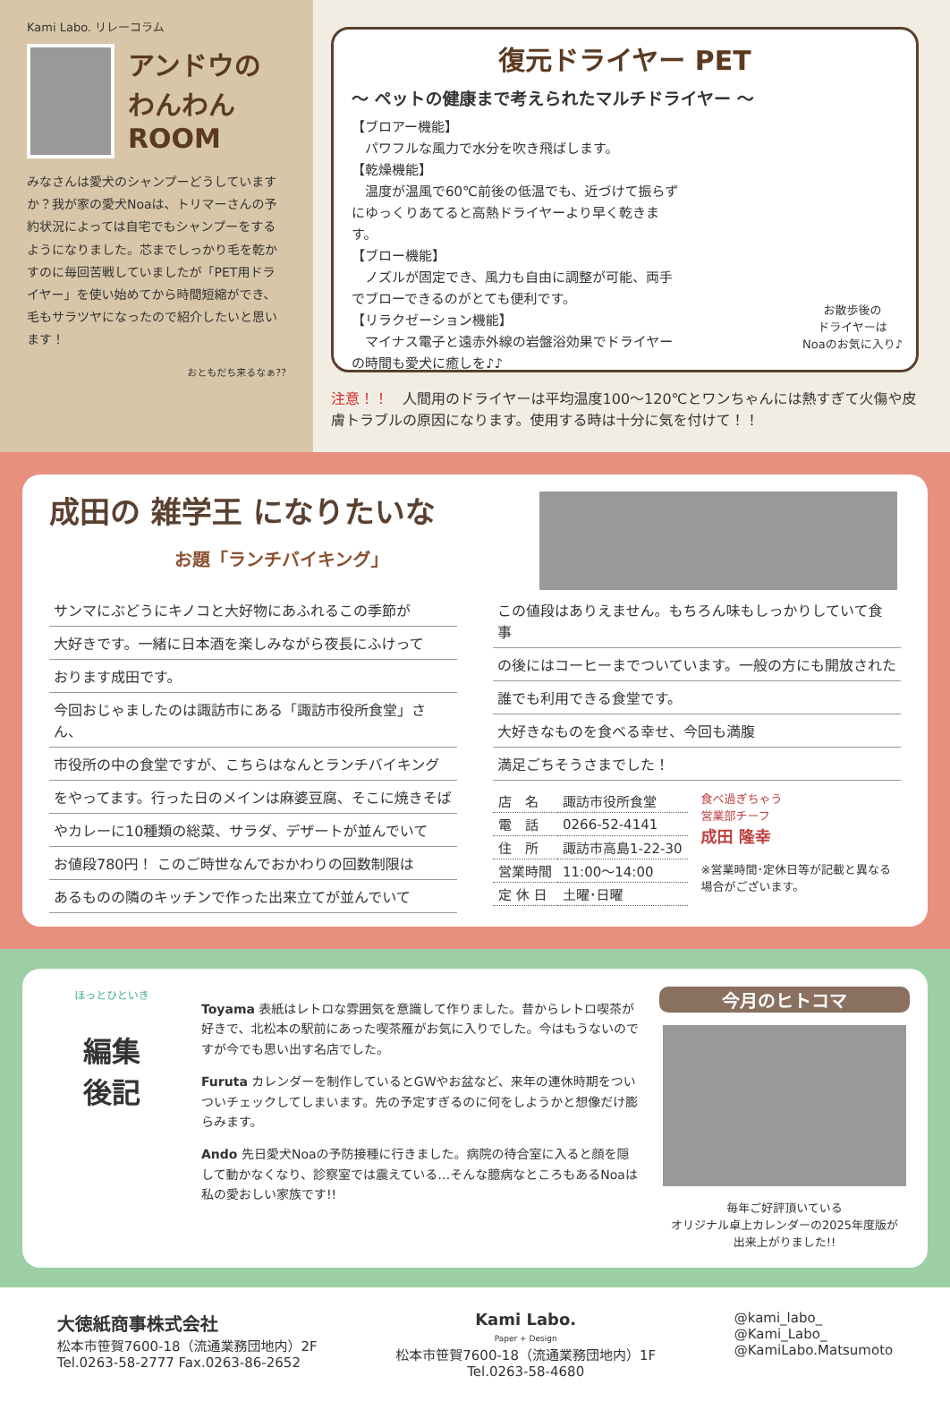Kami Labo. リレーコラム
アンドウの
わんわん
ROOM
みなさんは愛犬のシャンプーどうしていますか？我が家の愛犬Noaは、トリマーさんの予約状況によっては自宅でもシャンプーをするようになりました。芯までしっかり毛を乾かすのに毎回苦戦していましたが「PET用ドライヤー」を使い始めてから時間短縮ができ、毛もサラツヤになったので紹介したいと思います！
おともだち来るなぁ??
復元ドライヤー PET
～ ペットの健康まで考えられたマルチドライヤー ～
【ブロアー機能】
　パワフルな風力で水分を吹き飛ばします。
【乾燥機能】
　温度が温風で60℃前後の低温でも、近づけて振らずにゆっくりあてると高熱ドライヤーより早く乾きます。
【ブロー機能】
　ノズルが固定でき、風力も自由に調整が可能、両手でブローできるのがとても便利です。
【リラクゼーション機能】
　マイナス電子と遠赤外線の岩盤浴効果でドライヤーの時間も愛犬に癒しを♪♪
お散歩後の
ドライヤーは
Noaのお気に入り♪
注意！！　人間用のドライヤーは平均温度100～120℃とワンちゃんには熱すぎて火傷や皮膚トラブルの原因になります。使用する時は十分に気を付けて！！
成田の 雑学王 になりたいな
お題「ランチバイキング」
サンマにぶどうにキノコと大好物にあふれるこの季節が
大好きです。一緒に日本酒を楽しみながら夜長にふけって
おります成田です。
今回おじゃましたのは諏訪市にある「諏訪市役所食堂」さん、
市役所の中の食堂ですが、こちらはなんとランチバイキング
をやってます。行った日のメインは麻婆豆腐、そこに焼きそば
やカレーに10種類の総菜、サラダ、デザートが並んでいて
お値段780円！ このご時世なんでおかわりの回数制限は
あるものの隣のキッチンで作った出来立てが並んでいて
この値段はありえません。もちろん味もしっかりしていて食事
の後にはコーヒーまでついています。一般の方にも開放された
誰でも利用できる食堂です。
大好きなものを食べる幸せ、今回も満腹
満足ごちそうさまでした！
| 店 名 | 諏訪市役所食堂 |
| 電 話 | 0266-52-4141 |
| 住 所 | 諏訪市高島1-22-30 |
| 営業時間 | 11:00～14:00 |
| 定 休 日 | 土曜･日曜 |
食べ過ぎちゃう
営業部チーフ
成田 隆幸
※営業時間･定休日等が記載と異なる場合がございます。
ほっとひといき
編集
後記
Toyama 表紙はレトロな雰囲気を意識して作りました。昔からレトロ喫茶が好きで、北松本の駅前にあった喫茶雁がお気に入りでした。今はもうないのですが今でも思い出す名店でした。
Furuta カレンダーを制作しているとGWやお盆など、来年の連休時期をついついチェックしてしまいます。先の予定すぎるのに何をしようかと想像だけ膨らみます。
Ando 先日愛犬Noaの予防接種に行きました。病院の待合室に入ると顔を隠して動かなくなり、診察室では震えている…そんな臆病なところもあるNoaは私の愛おしい家族です!!
今月のヒトコマ
毎年ご好評頂いている
オリジナル卓上カレンダーの2025年度版が
出来上がりました!!
大徳紙商事株式会社
松本市笹賀7600-18（流通業務団地内）2F
Tel.0263-58-2777 Fax.0263-86-2652
Kami Labo.
Paper + Design
松本市笹賀7600-18（流通業務団地内）1F
Tel.0263-58-4680
@kami_labo_
@Kami_Labo_
@KamiLabo.Matsumoto